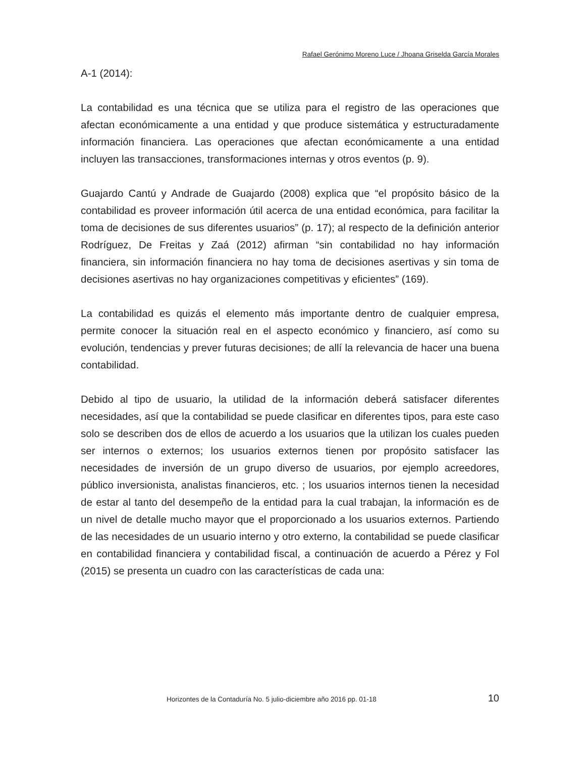Rafael Gerónimo Moreno Luce / Jhoana Griselda García Morales
A-1 (2014):
La contabilidad es una técnica que se utiliza para el registro de las operaciones que afectan económicamente a una entidad y que produce sistemática y estructuradamente información financiera. Las operaciones que afectan económicamente a una entidad incluyen las transacciones, transformaciones internas y otros eventos (p. 9).
Guajardo Cantú y Andrade de Guajardo (2008) explica que “el propósito básico de la contabilidad es proveer información útil acerca de una entidad económica, para facilitar la toma de decisiones de sus diferentes usuarios” (p. 17); al respecto de la definición anterior Rodríguez, De Freitas y Zaá (2012) afirman “sin contabilidad no hay información financiera, sin información financiera no hay toma de decisiones asertivas y sin toma de decisiones asertivas no hay organizaciones competitivas y eficientes” (169).
La contabilidad es quizás el elemento más importante dentro de cualquier empresa, permite conocer la situación real en el aspecto económico y financiero, así como su evolución, tendencias y prever futuras decisiones; de allí la relevancia de hacer una buena contabilidad.
Debido al tipo de usuario, la utilidad de la información deberá satisfacer diferentes necesidades, así que la contabilidad se puede clasificar en diferentes tipos, para este caso solo se describen dos de ellos de acuerdo a los usuarios que la utilizan los cuales pueden ser internos o externos; los usuarios externos tienen por propósito satisfacer las necesidades de inversión de un grupo diverso de usuarios, por ejemplo acreedores, público inversionista, analistas financieros, etc. ; los usuarios internos tienen la necesidad de estar al tanto del desempeño de la entidad para la cual trabajan, la información es de un nivel de detalle mucho mayor que el proporcionado a los usuarios externos. Partiendo de las necesidades de un usuario interno y otro externo, la contabilidad se puede clasificar en contabilidad financiera y contabilidad fiscal, a continuación de acuerdo a Pérez y Fol (2015) se presenta un cuadro con las características de cada una:
Horizontes de la Contaduría No. 5 julio-diciembre año 2016 pp. 01-18 10